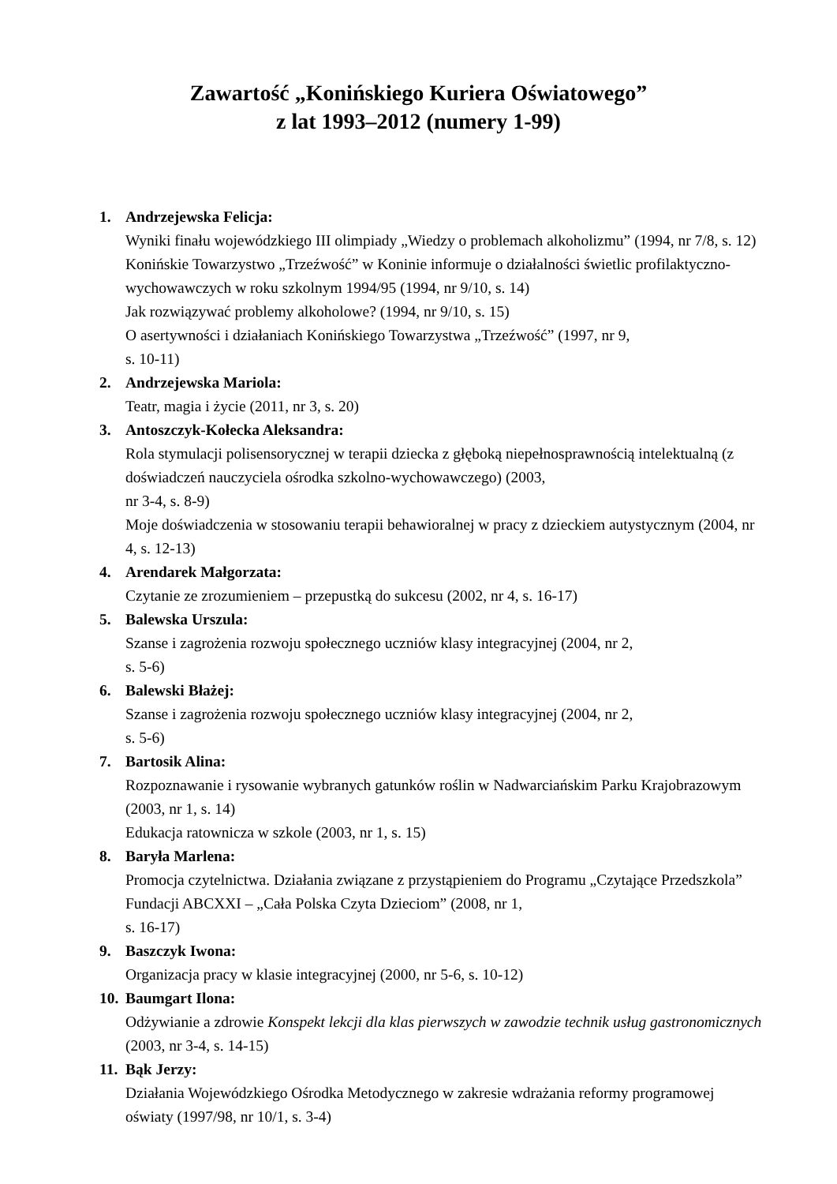Zawartość „Konińskiego Kuriera Oświatowego”
z lat 1993–2012 (numery 1-99)
1. Andrzejewska Felicja:
Wyniki finału wojewódzkiego III olimpiady „Wiedzy o problemach alkoholizmu” (1994, nr 7/8, s. 12)
Konińskie Towarzystwo „Trzeźwość” w Koninie informuje o działalności świetlic profilaktyczno-wychowawczych w roku szkolnym 1994/95 (1994, nr 9/10, s. 14)
Jak rozwiązywać problemy alkoholowe? (1994, nr 9/10, s. 15)
O asertywności i działaniach Konińskiego Towarzystwa „Trzeźwość” (1997, nr 9,
s. 10-11)
2. Andrzejewska Mariola:
Teatr, magia i życie (2011, nr 3, s. 20)
3. Antoszczyk-Kołecka Aleksandra:
Rola stymulacji polisensorycznej w terapii dziecka z głęboką niepełnosprawnością intelektualną (z doświadczeń nauczyciela ośrodka szkolno-wychowawczego) (2003,
nr 3-4, s. 8-9)
Moje doświadczenia w stosowaniu terapii behawioralnej w pracy z dzieckiem autystycznym (2004, nr 4, s. 12-13)
4. Arendarek Małgorzata:
Czytanie ze zrozumieniem – przepustką do sukcesu (2002, nr 4, s. 16-17)
5. Balewska Urszula:
Szanse i zagrożenia rozwoju społecznego uczniów klasy integracyjnej (2004, nr 2,
s. 5-6)
6. Balewski Błażej:
Szanse i zagrożenia rozwoju społecznego uczniów klasy integracyjnej (2004, nr 2,
s. 5-6)
7. Bartosik Alina:
Rozpoznawanie i rysowanie wybranych gatunków roślin w Nadwarciańskim Parku Krajobrazowym (2003, nr 1, s. 14)
Edukacja ratownicza w szkole (2003, nr 1, s. 15)
8. Baryła Marlena:
Promocja czytelnictwa. Działania związane z przystąpieniem do Programu „Czytające Przedszkola” Fundacji ABCXXI – „Cała Polska Czyta Dzieciom” (2008, nr 1,
s. 16-17)
9. Baszczyk Iwona:
Organizacja pracy w klasie integracyjnej (2000, nr 5-6, s. 10-12)
10.
Baumgart Ilona:
Odżywianie a zdrowie Konspekt lekcji dla klas pierwszych w zawodzie technik usług gastronomicznych (2003, nr 3-4, s. 14-15)
11.
Bąk Jerzy:
Działania Wojewódzkiego Ośrodka Metodycznego w zakresie wdrażania reformy programowej oświaty (1997/98, nr 10/1, s. 3-4)